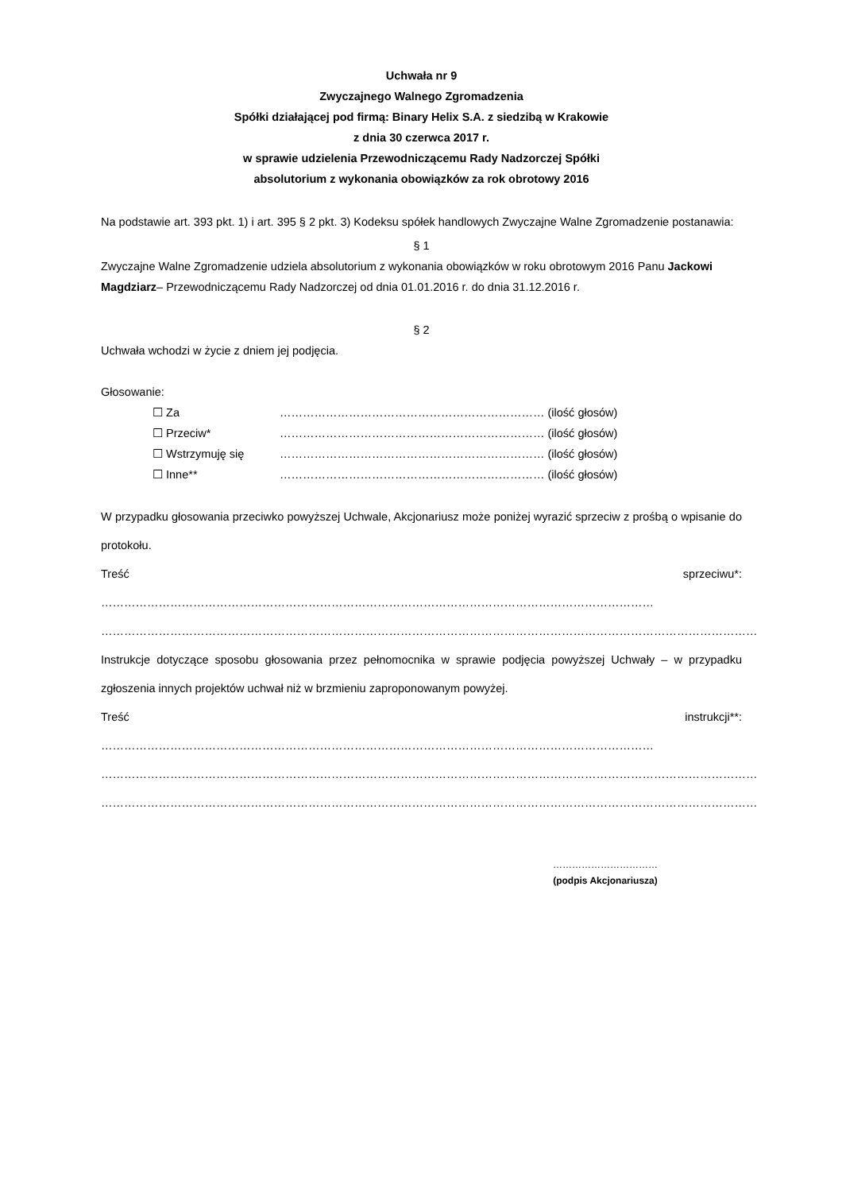Uchwała nr 9
Zwyczajnego Walnego Zgromadzenia
Spółki działającej pod firmą: Binary Helix S.A. z siedzibą w Krakowie
z dnia 30 czerwca 2017 r.
w sprawie udzielenia Przewodniczącemu Rady Nadzorczej Spółki
absolutorium z wykonania obowiązków za rok obrotowy 2016
Na podstawie art. 393 pkt. 1) i art. 395 § 2 pkt. 3) Kodeksu spółek handlowych Zwyczajne Walne Zgromadzenie postanawia:
§ 1
Zwyczajne Walne Zgromadzenie udziela absolutorium z wykonania obowiązków w roku obrotowym 2016 Panu Jackowi Magdziarz– Przewodniczącemu Rady Nadzorczej od dnia 01.01.2016 r. do dnia 31.12.2016 r.
§ 2
Uchwała wchodzi w życie z dniem jej podjęcia.
Głosowanie:
☐ Za …………………………………………………………… (ilość głosów)
☐ Przeciw* …………………………………………………………… (ilość głosów)
☐ Wstrzymuję się …………………………………………………………… (ilość głosów)
☐ Inne** …………………………………………………………… (ilość głosów)
W przypadku głosowania przeciwko powyższej Uchwale, Akcjonariusz może poniżej wyrazić sprzeciw z prośbą o wpisanie do protokołu.
Treść sprzeciwu*: ………………………………………………………………………………………………………………………………
………………………………………………………………………………………………………………………………………………………
Instrukcje dotyczące sposobu głosowania przez pełnomocnika w sprawie podjęcia powyższej Uchwały – w przypadku zgłoszenia innych projektów uchwał niż w brzmieniu zaproponowanym powyżej.
Treść instrukcji**: ………………………………………………………………………………………………………………………………
………………………………………………………………………………………………………………………………………………………
………………………………………………………………………………………………………………………………………………………
……………………………
(podpis Akcjonariusza)